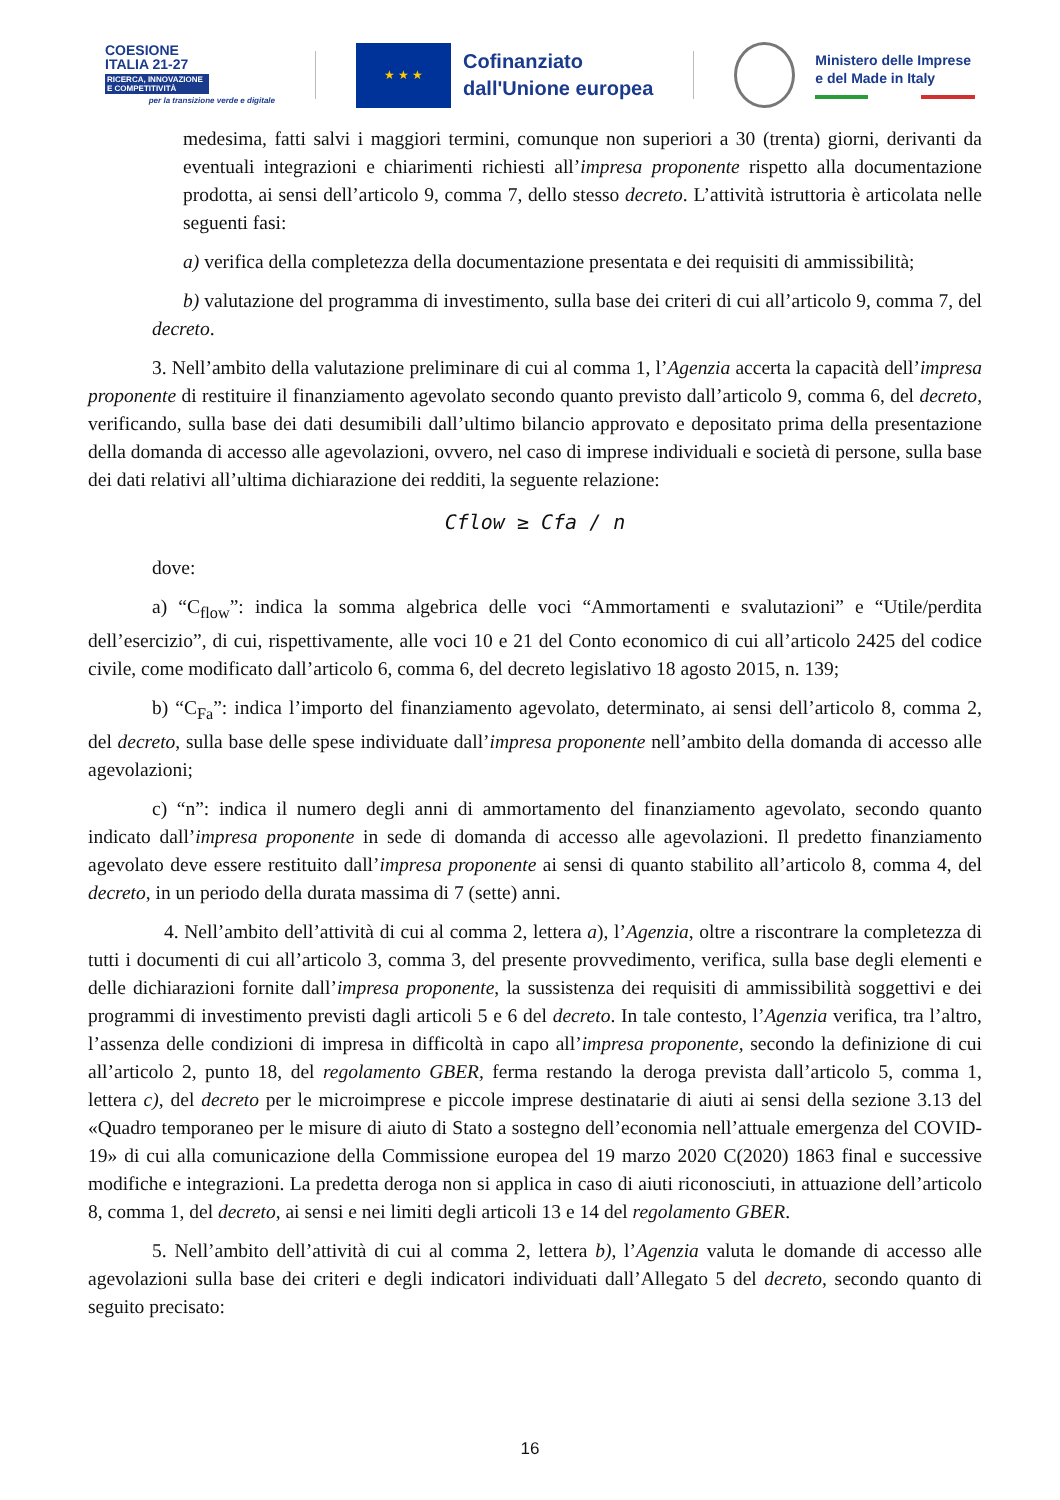COESIONE
ITALIA 21-27
RICERCA, INNOVAZIONE E COMPETITIVITÀ
per la transizione verde e digitale
★ ★ ★
Cofinanziato
dall'Unione europea
Ministero delle Imprese
e del Made in Italy
medesima, fatti salvi i maggiori termini, comunque non superiori a 30 (trenta) giorni, derivanti da eventuali integrazioni e chiarimenti richiesti all’impresa proponente rispetto alla documentazione prodotta, ai sensi dell’articolo 9, comma 7, dello stesso decreto. L’attività istruttoria è articolata nelle seguenti fasi:
a) verifica della completezza della documentazione presentata e dei requisiti di ammissibilità;
b) valutazione del programma di investimento, sulla base dei criteri di cui all’articolo 9, comma 7, del decreto.
3. Nell’ambito della valutazione preliminare di cui al comma 1, l’Agenzia accerta la capacità dell’impresa proponente di restituire il finanziamento agevolato secondo quanto previsto dall’articolo 9, comma 6, del decreto, verificando, sulla base dei dati desumibili dall’ultimo bilancio approvato e depositato prima della presentazione della domanda di accesso alle agevolazioni, ovvero, nel caso di imprese individuali e società di persone, sulla base dei dati relativi all’ultima dichiarazione dei redditi, la seguente relazione:
Cflow ≥ Cfa / n
dove:
a) “C<sub>flow</sub>”: indica la somma algebrica delle voci “Ammortamenti e svalutazioni” e “Utile/perdita dell’esercizio”, di cui, rispettivamente, alle voci 10 e 21 del Conto economico di cui all’articolo 2425 del codice civile, come modificato dall’articolo 6, comma 6, del decreto legislativo 18 agosto 2015, n. 139;
b) “C<sub>Fa</sub>”: indica l’importo del finanziamento agevolato, determinato, ai sensi dell’articolo 8, comma 2, del decreto, sulla base delle spese individuate dall’impresa proponente nell’ambito della domanda di accesso alle agevolazioni;
c) “n”: indica il numero degli anni di ammortamento del finanziamento agevolato, secondo quanto indicato dall’impresa proponente in sede di domanda di accesso alle agevolazioni. Il predetto finanziamento agevolato deve essere restituito dall’impresa proponente ai sensi di quanto stabilito all’articolo 8, comma 4, del decreto, in un periodo della durata massima di 7 (sette) anni.
4. Nell’ambito dell’attività di cui al comma 2, lettera a), l’Agenzia, oltre a riscontrare la completezza di tutti i documenti di cui all’articolo 3, comma 3, del presente provvedimento, verifica, sulla base degli elementi e delle dichiarazioni fornite dall’impresa proponente, la sussistenza dei requisiti di ammissibilità soggettivi e dei programmi di investimento previsti dagli articoli 5 e 6 del decreto. In tale contesto, l’Agenzia verifica, tra l’altro, l’assenza delle condizioni di impresa in difficoltà in capo all’impresa proponente, secondo la definizione di cui all’articolo 2, punto 18, del regolamento GBER, ferma restando la deroga prevista dall’articolo 5, comma 1, lettera c), del decreto per le microimprese e piccole imprese destinatarie di aiuti ai sensi della sezione 3.13 del «Quadro temporaneo per le misure di aiuto di Stato a sostegno dell’economia nell’attuale emergenza del COVID-19» di cui alla comunicazione della Commissione europea del 19 marzo 2020 C(2020) 1863 final e successive modifiche e integrazioni. La predetta deroga non si applica in caso di aiuti riconosciuti, in attuazione dell’articolo 8, comma 1, del decreto, ai sensi e nei limiti degli articoli 13 e 14 del regolamento GBER.
5. Nell’ambito dell’attività di cui al comma 2, lettera b), l’Agenzia valuta le domande di accesso alle agevolazioni sulla base dei criteri e degli indicatori individuati dall’Allegato 5 del decreto, secondo quanto di seguito precisato:
16